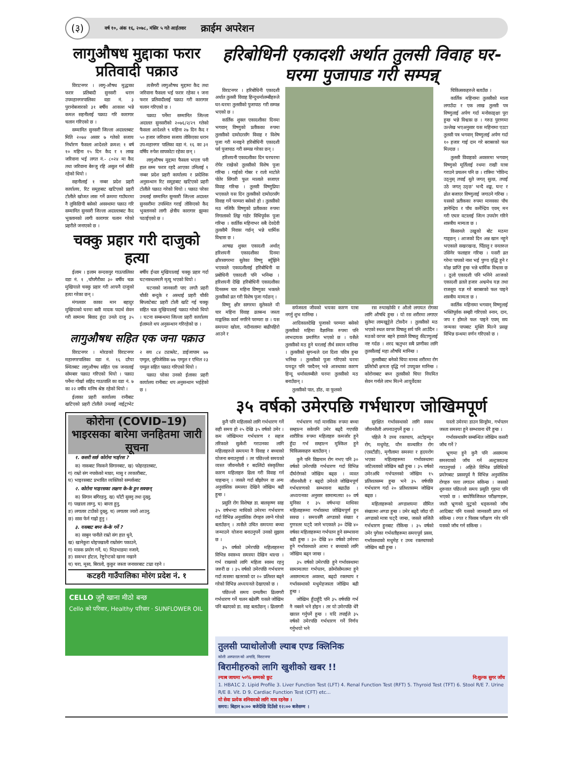(३)
वर्ष १०, अंक १६, २०७८, मंसिर ५ गते आईतवार क्राईम अपरेशन
लागुऔषध मुद्दाका फरार प्रतिवादी पक्राउ
विराटनगर । लागु-औषध मुद्धाका फरार प्रतिबादी सुनसरी धरान उपमहानगरपालिका वडा नं. ३ पुरानोबजारको ३१ बर्षीय आकाश भन्ने कमल सहनीलाई पक्राउ गरि कारागार चलान गरिएको छ ।
सम्मानित सुनसरी जिल्ला अदालतबाट मिति २०७४ असार ७ गतेको सजाय निर्धारण फैसला आदेशले क्रमश: १ बर्ष १० महिना १५ दिन कैद र १ लाख जरिवाना भई लगत नं.- ८०२४ मा कैद तथा जरिवाना बेरुजु रहि असुल गर्न बाँकी रहेको थियो ।
सहनीलाई १ नम्बर प्रदेश प्रहरी कार्यालय, रिट समुहबाट खटिएको प्रहरी टोलीले खोजत लास गर्ने क्रममा गाउँघरमा नै लुकिछिपी बसेको अवस्थामा पक्राउ गरि सम्मानित सुनसरी जिल्ला अदालतबाट कैद भुक्तानको लागी कारागार चलान गरेको प्रहरीले जनाएको छ ।
त्यसैगरी लागुऔषध मुद्दामा कैद तथा जरिवाना फैसला भई फरार रहेका १ जना फरार प्रतिवादीलाई पक्राउ गरी कारागार चलान गरिएको छ ।
पक्राउ पर्नेमा सम्मानित जिल्ला अदालत सुनसरीको २०७६/२/२९ गतेको फैसला आदेशले ९ महिना २७ दिन कैद र ५० हजार जरिवाना सजाय तोकिएका धरान उप-महानगर पालिका वडा नं. १६ का ३१ वर्षिय रुपेश सापकोटा रहेका छन् ।
लागुऔषध मुद्दामा फैसला भएता पनी हाल सम्म फरार रहदै आएका उनिलाई १ नम्बर प्रदेश प्रहरी कार्यालय र प्रादेशिक अनुसन्धान रिट समुहबाट खटिएको प्रहरी टोलीले पक्राउ गरेको थियो । पक्राउ परेका उनलाई सम्मानित सुनसरी जिल्ला अदालत सुनसरीमा उपस्थित गराई तोकिएको कैद भुक्तानको लागी क्षेत्रीय कारागार झुम्का पठाईएको छ ।
चक्कु प्रहार गरी दाजुको हत्या
ईलाम । इलाम सन्दकपुर गाऊपालिका वडा नं. १ ,चाँपगैरीका ३० बर्षीय चक्र मुखियाले चक्कु प्रहार गरी आफ्नै दाजुको हत्या गरेका छन् ।
मंगलवार काका मान बहादुर मुखियाको घरमा बसी मादक पदार्थ सेवन गरी सामान्य बिवाद हुंदा उनले दाजु ३५ बर्षीय ईच्छा मुखियालाई चक्कु प्रहार गर्दा घटनास्थलमानै मृत्यु भएको थियो ।
घटनाको जानकारी पाए लगतै प्रहरी चौकी बन्दुके र अस्थाई प्रहरी चौकी बिप्लाटेबाट प्रहरी टोली खटि गई चक्कु सहित चक्र मुखियालाई पक्राउ गरेको थियो । घटना सम्बन्धमा जिल्ला प्रहरी कार्यालय ईलामले थप अनुसन्धान गरिरहेको छ ।
लागुऔषध सहित एक जना पक्राउ
विराटनगर । मोरङको विराटनगर महानगरपालिका वडा नं. १६ दरैया स्थितबाट लागुऔषध सहित एक जनालाई सोमबार पक्राउ गरिएको थियो । पक्राउ पर्नेमा गोर्खा सहिद गाऊपालि का वडा नं. ७ का २२ वर्षीय मनिष श्रेष्ठ रहेको थियो ।
ईलाका प्रहरी कार्यालय रानीबाट खटिएको प्रहरी टोलीले उनलाई नाईट्राभेट २ सय ८४ ट्याब्लेट, डाईजापाम ७७ एम्पुल, लुपिजेसिक ७७ एम्पुल र एभिल २३ एम्पुल सहित पक्राउ गरिएको थियो ।
पक्राउ परेका उनको ईलाका प्रहरी कार्यालय रानीबाट थप अनुसन्धान भईहेको छ ।
कोरोना (COVID–19) भाइरसका बारेमा जनहितमा जारी सूचना
१. कसरी सर्छ कोरोना भाईरस ?
क) नाकबाट निस्कने सिगानबाट, ख) फोहरहातबाट,
ग) राम्रो संग नपाकेको माछा, मासु र तरकारीबाट,
घ) भाइरसबाट प्रभावित व्यक्तिको सम्पर्कबाट
२. कोरोना भाइरसका लक्षण के-के हुन सक्छन्
क) सिगान बगिरहनु, ख) घाँटी सुक्नु तथा दुख्नु,
ग) पखाला लाग्नु, घ) बान्ता हुनु,
ङ) लगातार टाउँको दुख्नु, च) लगातार ज्वरो आउनु,
छ) सास फेर्न गाह्रो हुनु ।
३. यसबाट बच्न के-के गर्ने ?
क) साबुन पानीले राम्रो संग हात धुने,
ख) खानेकुरा धोइपखाली राम्रोसंग पकाउने,
ग) मास्क प्रयोग गर्ने, घ) भिडभाडमा नजाने,
ङ) सकभर होटल, रेष्टुरेन्टको खाना नखाने
च) चरा, मूसा, बिरालो, कुकुर जस्ता जनावरबाट टाढा रहने ।
कटहरी गाउँपालिका मोरंग प्रदेश नं. १
CELLO जुनै खाना मीठो बन्छ
Cello को परिवार, Healthy परिवार · SUNFLOWER OIL
हरिबोधिनी एकादशी अर्थात तुलसी विवाह घर-घरमा पुजापाड गरी सम्पन्न्
विराटनगर । हरिबोधिनी एकादशी अर्थात तुलसी विवाह हिन्दुधर्मालम्बीहरुले घर-घरमा तुलसीको पूजापाठ गरी सम्पन्न भएको छ ।
कार्तिक शुक्ल एकादशीका दिनमा भगवान् विष्णुको प्रतीकका रुपमा तुलसीको दामोदरसँग विवाह र विशेष पूजा गरी मनाइने हरिबोधिनी एकादशी पर्व पूजापाठ गरी सम्पन्न गरेका छन् ।
हरिशयनी एकादशीका दिन घरघरमा रोपेर राखेको तुलसीको विशेष पूजा गरिन्छ । गाईको गोबर र रातो माटोले पोतेर सिंगारी फूल मालाले सजाएर विवाह गरिन्छ । तुलसी विष्णुप्रिया भएकाले यस दिन तुलसीको दामोदरसँग विवाह गर्ने परम्परा बसेको हो । तुलसीको मठ नजिकै विष्णुको प्रतीकका रुपमा निगालाको लिङ्ग गाडेर विधिपूर्वक पूजा गरिन्छ । कार्तिक महिनाभर सबै देवदेवी तुलसीमै निवास गर्छन् भन्ने धार्मिक विश्वास छ ।
आषाढ शुक्ल एकादशी अर्थात् हरिशयनी एकादशीका दिनमा क्षीरसागरमा सुतेका विष्णु ब्युँझिने भएकाले एकादशीलाई हरिबोधिनी वा प्रबोधिनी एकादशी पनि भनिन्छ । हरिशयनी देखि हरिबोधिनी एकादशीका दिनसम्म चार महिना विष्णुका भक्तले तुलसीको व्रत गरी विशेष पूजा गर्दछन् ।
विष्णु क्षीर सागरमा सुतेकाले यी चार महिना विवाह व्रतबन्ध जस्ता माङ्गलिक कार्य नगरिने परम्परा छ । यस समयमा खोला, नदीनालामा बाढीपहिरो आउने र
सर्पजस्ता जीवको भयका कारण यात्रा नगर्नु शुभ मानिन्छ ।
आदिकालदेखि पूजाको परम्परा बसेको तुलसीको महिमा वैज्ञानिक रुपमा पनि लाभदायक प्रमाणित भएको छ । यसैले तुलसीको मठ हुने घरलाई तीर्थ समान मानिन्छ । तुलसीको सुगन्धले दश दिशा पवित्र हुन्छ भनिन्छ । तुलसीको पूजा गरिएको घरमा यमदूत पनि पस्दैनन् भन्ने आस्थाका कारण हिन्दू धर्मावलम्बीले घरमा तुलसीको मठ बनाउँछन् ।
तुलसीको पात, डाँठ, वा फूलको
रस रुघाखोकी र औलो लगायत रोगका लागि औषधि हुन्छ । यो रस शरीरमा लगाएर सुतेमा लामखुट्टेले टोक्दैन । तुलसीको मठ भएको स्थल वरपर विषालु सर्प पनि आउँदैन । मठको वरपर बहने हावाले विषालु कीटाणुलाई नष्ट गर्दछ । शरद ऋतुभर सबै प्राणीका लागि तुलसीलाई महा औषधि मानिन्छ ।
तुलसीबाट बनेको चिया मानव शरीरमा रोग प्रतिरोधी क्षमता वृद्धि गर्न उपयुक्त मानिन्छ । कोरोनाबाट बच्न तुलसीको चिया नियमित सेवन गर्नाले लाभ मिल्ने आयुर्वेदका
चिकित्सकहरुले बताउँछ ।
कार्तिक महिनामा तुलसीको माला लगाउँदा र एक लाख तुलसी पत्र विष्णुलाई अर्पण गर्दा मनोकाङ्क्षा पूरा हुन्छ भन्ने विश्वास छ । गरुड पुराणमा उल्लेख भएअनुसार यस महिनामा एउटा तुलसी पत्र भगवान् विष्णुलाई अर्पण गर्दा १० हजार गाई दान गरे बराबरको फल मिल्दछ ।
तुलसी विवाहको अवसरमा भगवान् विष्णुको मूर्तिलाई रथमा राखी यात्रा गराउने प्रचलन पनि छ । रात्रिमा 'गोविन्द उठ्नुस् तपाईं सुते जगत् सुत्छ, तपाईं उठे जगत् उठ्छ' भन्दै शङ्ख, घन्ट र ढोल बजाएर विष्णुलाई जगाउने गरिन्छ । यसको प्रतीकका रुपमा मानवका पाँच ज्ञानेन्द्रिय र पाँच कर्मेन्द्रिय एवम् मन गरी एघार वटालाई जित्न उपयोग गरिने शास्त्रीय मान्यता छ ।
किसानले उखुको बोट मठमा गाड्छन् । आजको दिन अन्न खान नहुने भएकाले सखरखन्ड, पिँडालु र वनतरुल उसिनेर फलाहार गरिन्छ । यसरी व्रत गरेमा पापको नाश भई पुण्य वृद्धि हुने र मोक्ष प्राप्ति हुन्छ भन्ने धार्मिक विश्वास छ । ठूलो एकादशी पनि भनिने आजको एकादशी व्रतले हजार अश्वमेध यज्ञ तथा राजसूय यज्ञ गरे बराबरको फल पाइने शास्त्रीय मान्यता छ ।
कार्तिक महिनामा भगवान् विष्णुलाई भक्तिपूर्वक सम्झी गरिएको स्नान, दान, जप र होमले फल पाइने एवम् सय जन्मका पापबाट मुक्ति मिल्ने प्रसङ्ग विभिन्न ग्रन्थमा वर्णन गरिएको छ ।
३५ वर्षको उमेरपछि गर्भधारण जोखिमपूर्ण
कुनै पनि महिलाको लागि गर्भधारण गर्ने सही समय हो २५ देखि ३५ वर्षको उमेर । कम जोखिममा गर्भधारण र सहज तरिकाले सुत्केरी गराउनका लागि महिलाहरुले समयमा नै विवाह र बच्चाको योजना बनाउनुपर्छ । तर पछिल्लो समयको व्यस्त जीवनशैली र बदलिंदो संस्कृतिका कारण महिलाहरु ढिला गरी विवाह गर्न चाहन्छन् । जसले गर्दा बाँझोपन वा अन्य अनुवांशिक समस्या देखिने जोखिम बढी हुन्छ ।
प्रसुति रोग विशेषज्ञ डा. बालकृष्ण साह ३५ वर्षभन्दा माथिको उमेरमा गर्भधारण गर्दा विभिन्न अनुवांशिक रोगहरु लाग्ने गरेको बताउँछन् । त्यसैले उचित समयमा बच्चा जन्माउने योजना बनाउनुपर्ने उनको सुझाव छ ।
३५ वर्षको उमेरपछि महिलाहरुमा विभिन्न स्वास्थ्य समस्या देखिन थाल्छ । गर्भ राख्नको लागि महिला स्वस्थ रहनु जरुरी छ । ३५ वर्षको उमेरपछि गर्भधारण गर्दा त्यसमा खतराको दर २० प्रतिशत बढ्ने गरेको विभिन्न अध्ययनले देखाएको छ ।
पछिल्लो समय दम्पतीमा ढिलागरी गर्भधारण गर्ने चलन बढेसँगै यसले जोखिम पनि बढाएको डा. साह बताउँछन् । ढिलागरी
गर्भधारण गर्दा मानसिक रुपमा बच्चा सम्हाल्न सकेपनि उमेर बढ्दै गएपछि शारीरिक रुपमा महिलाहरु कमजोर हुने हुँदा गर्भ सम्हाल्न मुस्किल हुने चिकित्सकहरु बताउँछन् ।
कुनै पनि विद्यमान रोग नभए पनि ३० वर्षको उमेरपछि गर्भधारण गर्दा विभिन्न दीर्घरोगको जोखिम बढ्छ । व्यस्त जीवनशैली र बढ्दो उमेरले जोखिमपूर्ण गर्भधारणको सम्भावना बढाउँछ । अध्ययनका अनुसार सामान्यतया २० वर्ष मुनिका र ३५ वर्षभन्दा माथिका महिलाहरूमा गर्भावस्था जोखिमपूर्ण हुन सक्छ । समयसँगै अण्डाको संख्या र गुणस्तर घट्दै जाने भएकाले ३० देखि ४० वर्षका महिलाहरूमा गर्भपतन हुने सम्भावना बढी हुन्छ । ३० देखि ४० वर्षको उमेरमा हुने गर्भावस्थाले आमा र बच्चाको लागि जोखिम बढ्न जान्छ ।
३५ वर्षको उमेरपछि हुने गर्भावस्थामा सामान्यतया गर्भपतन, क्रोमोसोमलमा हुने असामान्यता अवस्था, बढ्दो रक्तचाप र गर्भावस्थाको मधुमेहजस्ता जोखिम बढी हुन्छ ।
जोखिम हुँदाहुँदै पनि ३५ वर्षपछि गर्भ नै नबस्ने भने होइन । तर यो उमेरपछि धेरै ख्याल गर्नुपर्ने हुन्छ । यदि तपाईंले ३५ वर्षको उमेरपछि गर्भधारण गर्ने निर्णय गर्नुभयो भने
सुरक्षित गर्भावस्थाको लागि स्वस्थ जीवनशैली अपनाउनुपर्ने हुन्छ ।
पहिले नै उच्च रक्तचाप, अटोइम्युन रोग, मधुमेह, यौन सञ्चारित रोग (एसटीडी), मृगौलामा समस्या र हृदयरोग भएका महिलाहरूमा गर्भावस्थामा जटिलताको जोखिम बढी हुन्छ । ३५ वर्षको उमेरअघि गर्भपतनको जोखिम १५ प्रतिशतसम्म हुन्छ भने ३५ वर्षपछि गर्भधारण गर्दा २० प्रतिशतसम्म जोखिम बढ्छ ।
महिलाहरूको अण्डाशयमा सीमित संख्यामा अण्डा हुन्छ । उमेर बढ्दै जाँदा यी अण्डाको मात्रा घट्दै जान्छ, जसले सजिलै गर्भधारण हुनबाट रोकिन्छ । ३५ वर्षको उमेर पुगेका गर्भवतीहरूमा समयपूर्व प्रसव, गर्भावस्थाको मधुमेह र उच्च रक्तचापको जोखिम बढी हुन्छ ।
यस्तो उमेरमा डाउन सिन्ड्रोम, गर्भपतन जस्ता समस्या हुने सम्भावना धेरै हुन्छ ।
गर्भावस्थासँग सम्बन्धित जोखिम कसरी जाँच गर्ने ?
भ्रूणमा हुने कुनै पनि असामान्य समस्याको जाँच गर्न अल्ट्रासाउन्ड गराउनुपर्छ । अहिले विभिन्न प्रविधिको प्रयोगबाट प्रसवपूर्व नै विभिन्न अनुवांशिक रोगहरु पत्ता लगाउन सकिन्छ । जसको शुरुवात पछिल्लो समय प्रसुति गृहमा पनि भएको छ । बायोफिजिकल परीक्षणहरू, जस्तै भ्रूणको मुटुको धड्कनको जाँच आदिबाट पनि यसको जानकारी प्राप्त गर्न सकिन्छ । रगत र पिसाब परीक्षण गरेर पनि यसको जाँच गर्न सकिन्छ ।
तुलसी प्याथोलोजी ल्याब एण्ड क्लिनिक
कोशी अस्पताल को अगाडि, विराटनगर
बिरामीहरुको लागि खुशीको खबर !!
ल्याब जाचमा ५०% सम्मको छुट नि:शुल्क सुगर जाँच
1. HBA1C 2. Lipid Profile 3. Liver Function Test (LFT) 4. Renal Function Test (RFT) 5. Thyroid Test (TFT) 6. Stool R/E 7. Urine R/E 8. Vit. D 9. Cardiac Function Test (CFT) etc...
यो सेवा प्रत्येक शनिवारको लागि मात्र रहनेछ ।
समय: बिहान ७:०० बजेदेखि दिउँसो १२:०० बजेसम्म ।